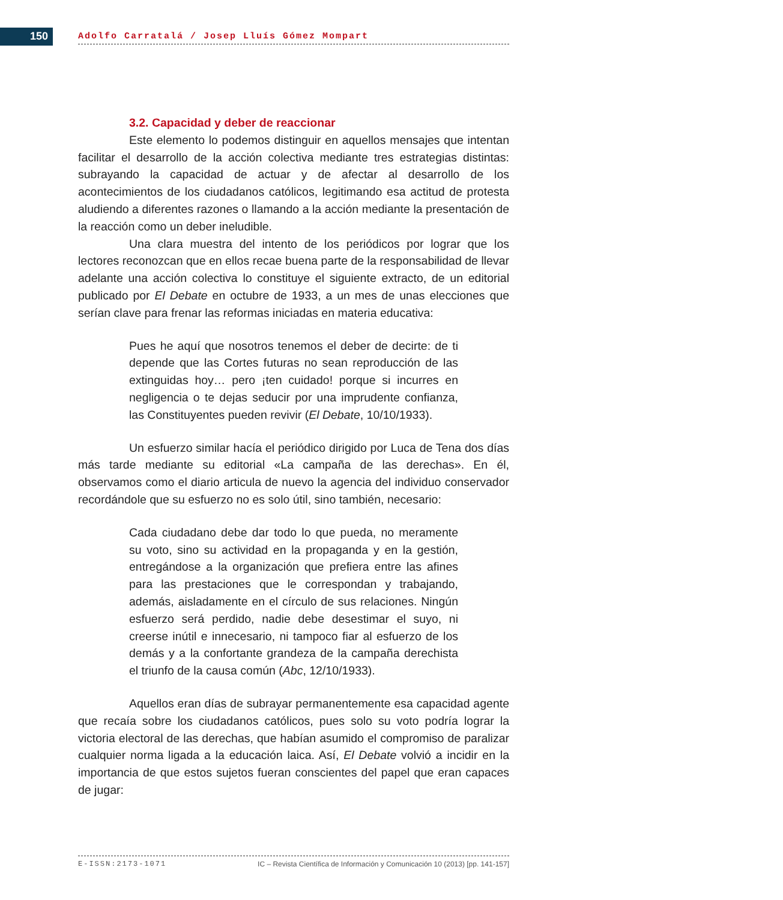150 Adolfo Carratalá / Josep Lluís Gómez Mompart
3.2. Capacidad y deber de reaccionar
Este elemento lo podemos distinguir en aquellos mensajes que intentan facilitar el desarrollo de la acción colectiva mediante tres estrategias distintas: subrayando la capacidad de actuar y de afectar al desarrollo de los acontecimientos de los ciudadanos católicos, legitimando esa actitud de protesta aludiendo a diferentes razones o llamando a la acción mediante la presentación de la reacción como un deber ineludible.
Una clara muestra del intento de los periódicos por lograr que los lectores reconozcan que en ellos recae buena parte de la responsabilidad de llevar adelante una acción colectiva lo constituye el siguiente extracto, de un editorial publicado por El Debate en octubre de 1933, a un mes de unas elecciones que serían clave para frenar las reformas iniciadas en materia educativa:
Pues he aquí que nosotros tenemos el deber de decirte: de ti depende que las Cortes futuras no sean reproducción de las extinguidas hoy… pero ¡ten cuidado! porque si incurres en negligencia o te dejas seducir por una imprudente confianza, las Constituyentes pueden revivir (El Debate, 10/10/1933).
Un esfuerzo similar hacía el periódico dirigido por Luca de Tena dos días más tarde mediante su editorial «La campaña de las derechas». En él, observamos como el diario articula de nuevo la agencia del individuo conservador recordándole que su esfuerzo no es solo útil, sino también, necesario:
Cada ciudadano debe dar todo lo que pueda, no meramente su voto, sino su actividad en la propaganda y en la gestión, entregándose a la organización que prefiera entre las afines para las prestaciones que le correspondan y trabajando, además, aisladamente en el círculo de sus relaciones. Ningún esfuerzo será perdido, nadie debe desestimar el suyo, ni creerse inútil e innecesario, ni tampoco fiar al esfuerzo de los demás y a la confortante grandeza de la campaña derechista el triunfo de la causa común (Abc, 12/10/1933).
Aquellos eran días de subrayar permanentemente esa capacidad agente que recaía sobre los ciudadanos católicos, pues solo su voto podría lograr la victoria electoral de las derechas, que habían asumido el compromiso de paralizar cualquier norma ligada a la educación laica. Así, El Debate volvió a incidir en la importancia de que estos sujetos fueran conscientes del papel que eran capaces de jugar:
E-ISSN:2173-1071 IC – Revista Científica de Información y Comunicación 10 (2013) [pp. 141-157]